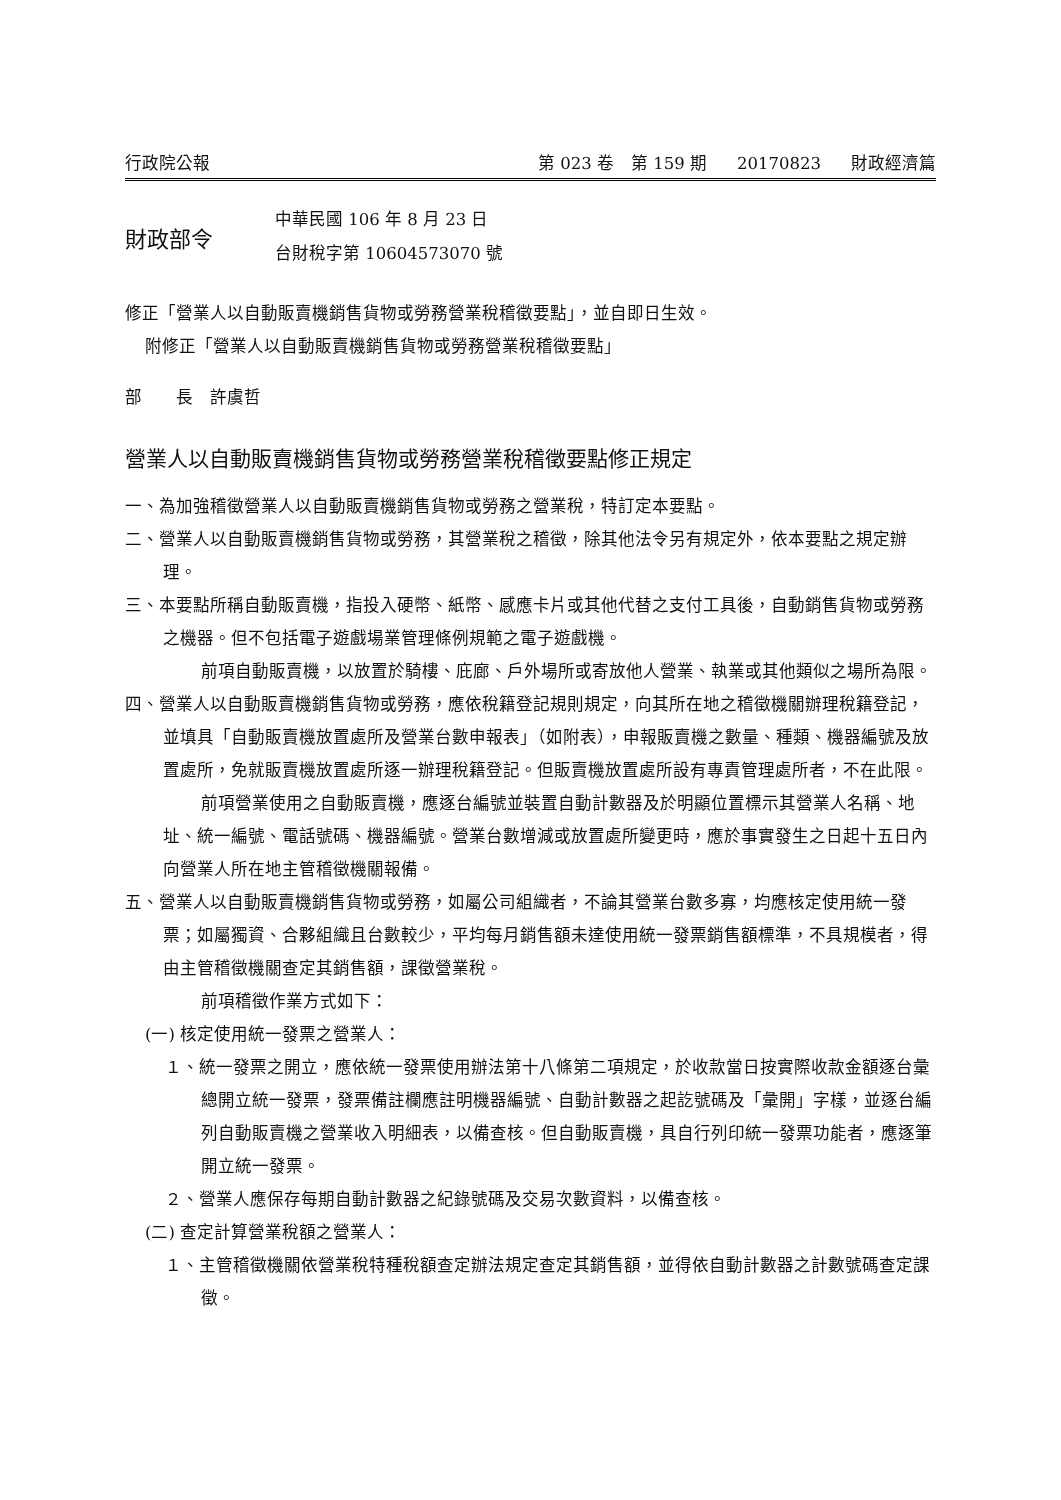行政院公報 第 023 卷　第 159 期 20170823 財政經濟篇
財政部令
中華民國 106 年 8 月 23 日
台財稅字第 10604573070 號
修正「營業人以自動販賣機銷售貨物或勞務營業稅稽徵要點」，並自即日生效。
附修正「營業人以自動販賣機銷售貨物或勞務營業稅稽徵要點」
部　　長　許虞哲
營業人以自動販賣機銷售貨物或勞務營業稅稽徵要點修正規定
一、為加強稽徵營業人以自動販賣機銷售貨物或勞務之營業稅，特訂定本要點。
二、營業人以自動販賣機銷售貨物或勞務，其營業稅之稽徵，除其他法令另有規定外，依本要點之規定辦理。
三、本要點所稱自動販賣機，指投入硬幣、紙幣、感應卡片或其他代替之支付工具後，自動銷售貨物或勞務之機器。但不包括電子遊戲場業管理條例規範之電子遊戲機。
前項自動販賣機，以放置於騎樓、庇廊、戶外場所或寄放他人營業、執業或其他類似之場所為限。
四、營業人以自動販賣機銷售貨物或勞務，應依稅籍登記規則規定，向其所在地之稽徵機關辦理稅籍登記，並填具「自動販賣機放置處所及營業台數申報表」（如附表），申報販賣機之數量、種類、機器編號及放置處所，免就販賣機放置處所逐一辦理稅籍登記。但販賣機放置處所設有專責管理處所者，不在此限。
前項營業使用之自動販賣機，應逐台編號並裝置自動計數器及於明顯位置標示其營業人名稱、地址、統一編號、電話號碼、機器編號。營業台數增減或放置處所變更時，應於事實發生之日起十五日內向營業人所在地主管稽徵機關報備。
五、營業人以自動販賣機銷售貨物或勞務，如屬公司組織者，不論其營業台數多寡，均應核定使用統一發票；如屬獨資、合夥組織且台數較少，平均每月銷售額未達使用統一發票銷售額標準，不具規模者，得由主管稽徵機關查定其銷售額，課徵營業稅。
前項稽徵作業方式如下：
(一) 核定使用統一發票之營業人：
１、統一發票之開立，應依統一發票使用辦法第十八條第二項規定，於收款當日按實際收款金額逐台彙總開立統一發票，發票備註欄應註明機器編號、自動計數器之起訖號碼及「彙開」字樣，並逐台編列自動販賣機之營業收入明細表，以備查核。但自動販賣機，具自行列印統一發票功能者，應逐筆開立統一發票。
２、營業人應保存每期自動計數器之紀錄號碼及交易次數資料，以備查核。
(二) 查定計算營業稅額之營業人：
１、主管稽徵機關依營業稅特種稅額查定辦法規定查定其銷售額，並得依自動計數器之計數號碼查定課徵。